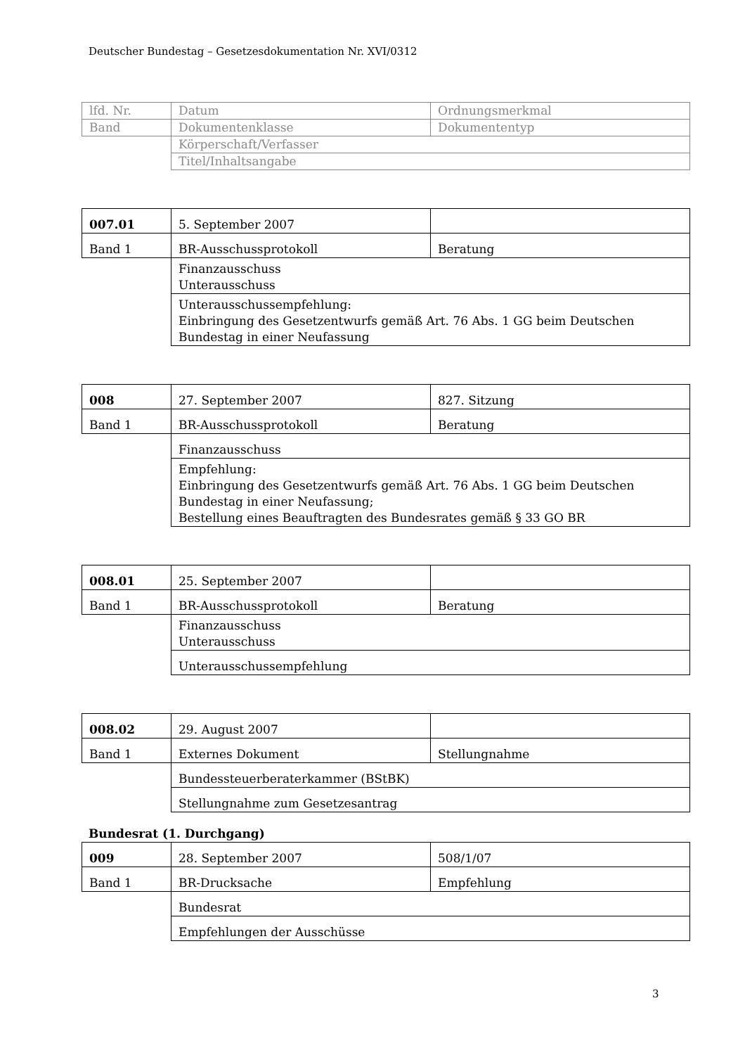Deutscher Bundestag – Gesetzesdokumentation Nr. XVI/0312
| lfd. Nr. | Datum | Ordnungsmerkmal |
| Band | Dokumentenklasse | Dokumententyp |
| | Körperschaft/Verfasser | |
| | Titel/Inhaltsangabe | |
| 007.01 | 5. September 2007 | |
| Band 1 | BR-Ausschussprotokoll | Beratung |
| | Finanzausschuss Unterausschuss | |
| | Unterausschussempfehlung: Einbringung des Gesetzentwurfs gemäß Art. 76 Abs. 1 GG beim Deutschen Bundestag in einer Neufassung | |
| 008 | 27. September 2007 | 827. Sitzung |
| Band 1 | BR-Ausschussprotokoll | Beratung |
| | Finanzausschuss | |
| | Empfehlung: Einbringung des Gesetzentwurfs gemäß Art. 76 Abs. 1 GG beim Deutschen Bundestag in einer Neufassung; Bestellung eines Beauftragten des Bundesrates gemäß § 33 GO BR | |
| 008.01 | 25. September 2007 | |
| Band 1 | BR-Ausschussprotokoll | Beratung |
| | Finanzausschuss Unterausschuss | |
| | Unterausschussempfehlung | |
| 008.02 | 29. August 2007 | |
| Band 1 | Externes Dokument | Stellungnahme |
| | Bundessteuerberaterkammer (BStBK) | |
| | Stellungnahme zum Gesetzesantrag | |
Bundesrat (1. Durchgang)
| 009 | 28. September 2007 | 508/1/07 |
| Band 1 | BR-Drucksache | Empfehlung |
| | Bundesrat | |
| | Empfehlungen der Ausschüsse | |
3